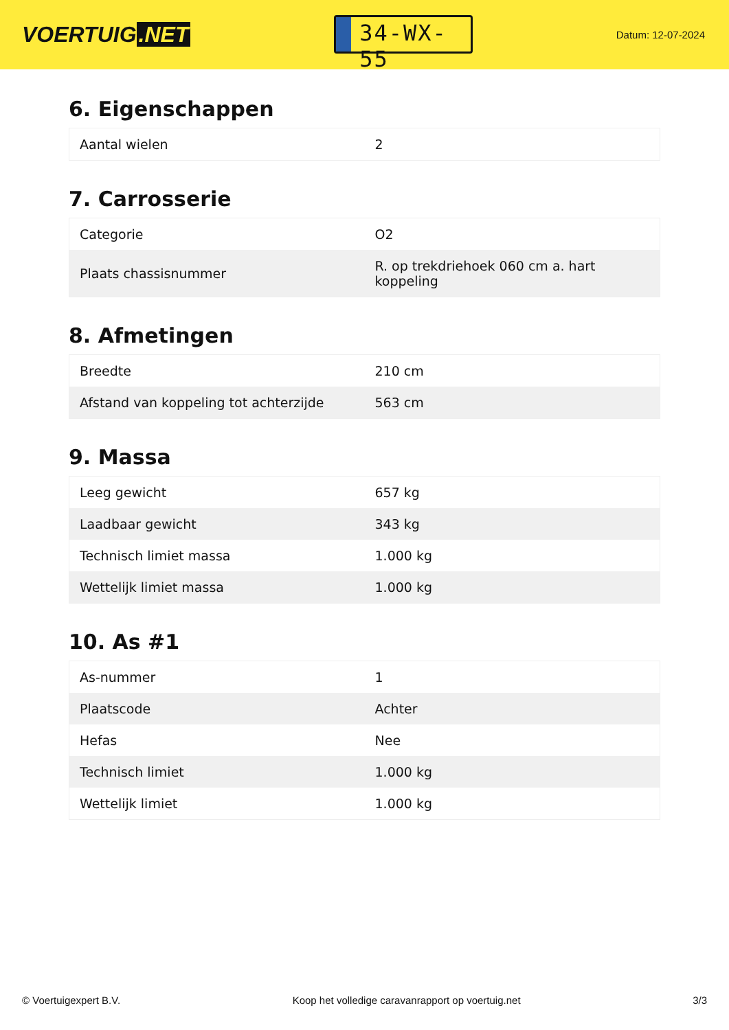VOERTUIG.NET
34-WX-55
Datum: 12-07-2024
6. Eigenschappen
| Aantal wielen | 2 |
7. Carrosserie
| Categorie | O2 |
| Plaats chassisnummer | R. op trekdriehoek 060 cm a. hart koppeling |
8. Afmetingen
| Breedte | 210 cm |
| Afstand van koppeling tot achterzijde | 563 cm |
9. Massa
| Leeg gewicht | 657 kg |
| Laadbaar gewicht | 343 kg |
| Technisch limiet massa | 1.000 kg |
| Wettelijk limiet massa | 1.000 kg |
10. As #1
| As-nummer | 1 |
| Plaatscode | Achter |
| Hefas | Nee |
| Technisch limiet | 1.000 kg |
| Wettelijk limiet | 1.000 kg |
© Voertuigexpert B.V. Koop het volledige caravanrapport op voertuig.net 3/3